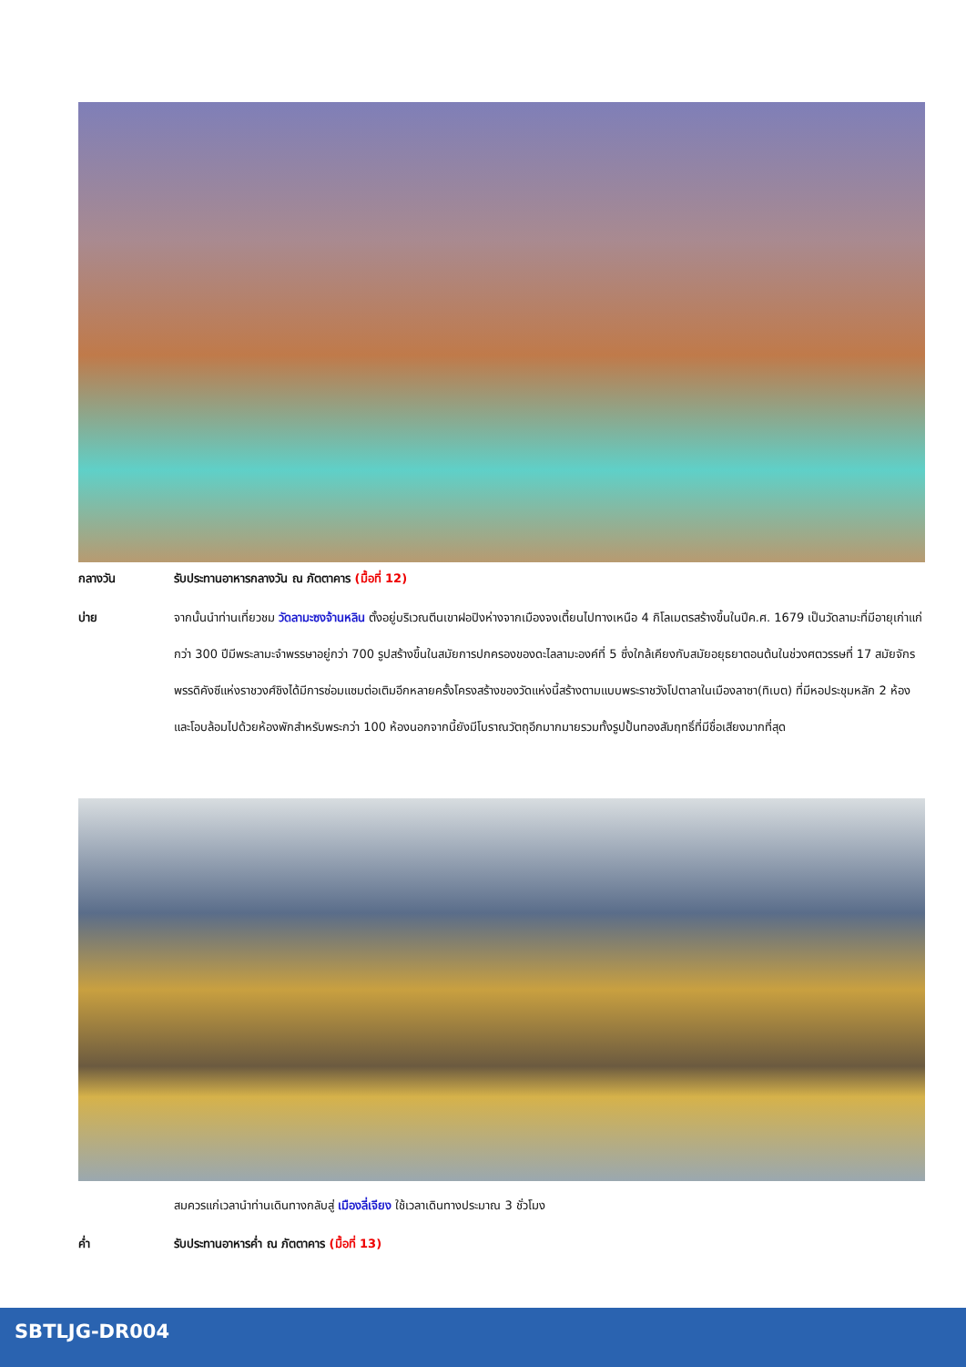กลางวัน
รับประทานอาหารกลางวัน ณ ภัตตาคาร (มื้อที่ 12)
บ่าย
จากนั้นนำท่านเที่ยวชม วัดลามะซงจ้านหลิน ตั้งอยู่บริเวณตีนเขาฝอปิงห่างจากเมืองจงเตี้ยนไปทางเหนือ 4 กิโลเมตรสร้างขึ้นในปีค.ศ. 1679 เป็นวัดลามะที่มีอายุเก่าแก่กว่า 300 ปีมีพระลามะจำพรรษาอยู่กว่า 700 รูปสร้างขึ้นในสมัยการปกครองของดะไลลามะองค์ที่ 5 ซึ่งใกล้เคียงกับสมัยอยุธยาตอนต้นในช่วงศตวรรษที่ 17 สมัยจักรพรรดิคังซีแห่งราชวงศ์ชิงได้มีการซ่อมแซมต่อเติมอีกหลายครั้งโครงสร้างของวัดแห่งนี้สร้างตามแบบพระราชวังโปตาลาในเมืองลาซา(ทิเบต) ที่มีหอประชุมหลัก 2 ห้องและโอบล้อมไปด้วยห้องพักสำหรับพระกว่า 100 ห้องนอกจากนี้ยังมีโบราณวัตถุอีกมากมายรวมทั้งรูปปั้นทองสัมฤทธิ์ที่มีชื่อเสียงมากที่สุด
สมควรแก่เวลานำท่านเดินทางกลับสู่ เมืองลี่เจียง ใช้เวลาเดินทางประมาณ 3 ชั่วโมง
ค่ำ
รับประทานอาหารค่ำ ณ ภัตตาคาร (มื้อที่ 13)
SBTLJG-DR004